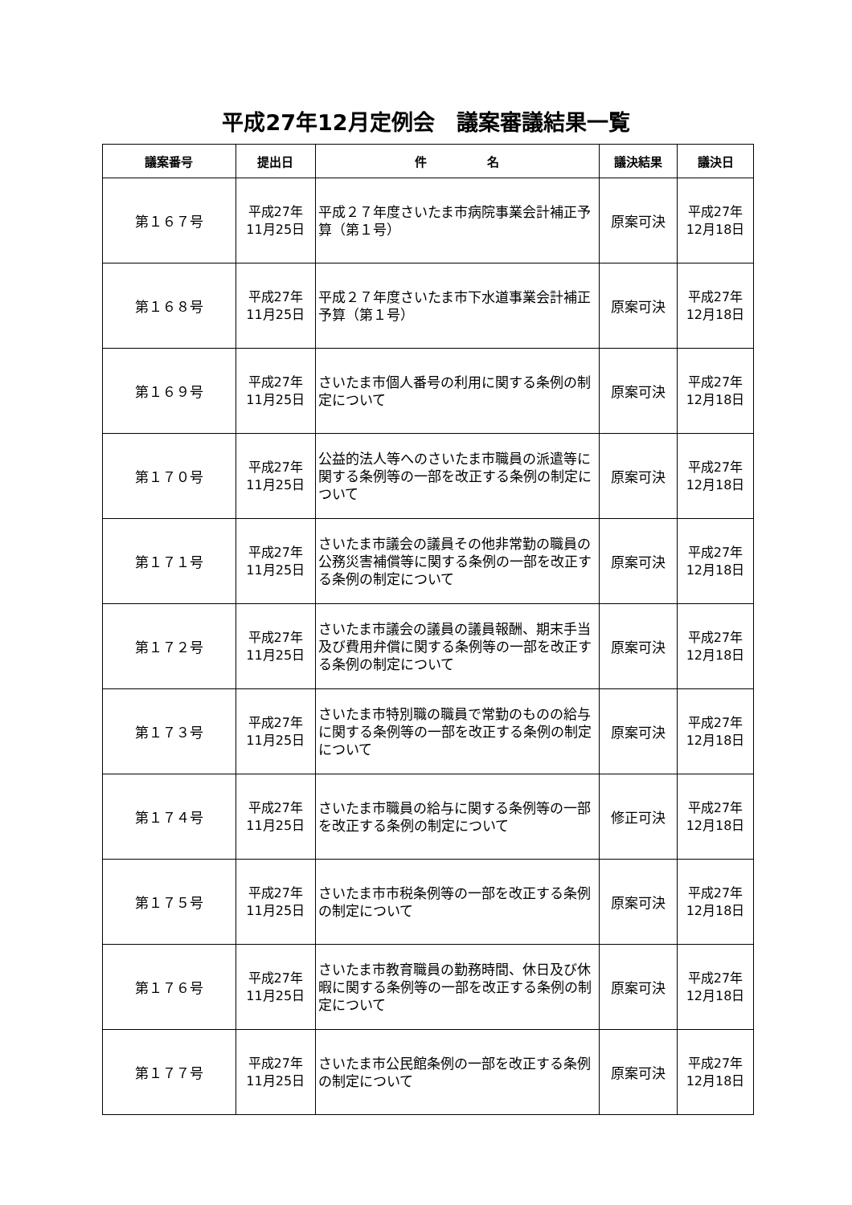平成27年12月定例会　議案審議結果一覧
| 議案番号 | 提出日 | 件 名 | 議決結果 | 議決日 |
| --- | --- | --- | --- | --- |
| 第１６７号 | 平成27年 11月25日 | 平成２７年度さいたま市病院事業会計補正予算（第１号） | 原案可決 | 平成27年 12月18日 |
| 第１６８号 | 平成27年 11月25日 | 平成２７年度さいたま市下水道事業会計補正予算（第１号） | 原案可決 | 平成27年 12月18日 |
| 第１６９号 | 平成27年 11月25日 | さいたま市個人番号の利用に関する条例の制定について | 原案可決 | 平成27年 12月18日 |
| 第１７０号 | 平成27年 11月25日 | 公益的法人等へのさいたま市職員の派遣等に関する条例等の一部を改正する条例の制定について | 原案可決 | 平成27年 12月18日 |
| 第１７１号 | 平成27年 11月25日 | さいたま市議会の議員その他非常勤の職員の公務災害補償等に関する条例の一部を改正する条例の制定について | 原案可決 | 平成27年 12月18日 |
| 第１７２号 | 平成27年 11月25日 | さいたま市議会の議員の議員報酬、期末手当及び費用弁償に関する条例等の一部を改正する条例の制定について | 原案可決 | 平成27年 12月18日 |
| 第１７３号 | 平成27年 11月25日 | さいたま市特別職の職員で常勤のものの給与に関する条例等の一部を改正する条例の制定について | 原案可決 | 平成27年 12月18日 |
| 第１７４号 | 平成27年 11月25日 | さいたま市職員の給与に関する条例等の一部を改正する条例の制定について | 修正可決 | 平成27年 12月18日 |
| 第１７５号 | 平成27年 11月25日 | さいたま市市税条例等の一部を改正する条例の制定について | 原案可決 | 平成27年 12月18日 |
| 第１７６号 | 平成27年 11月25日 | さいたま市教育職員の勤務時間、休日及び休暇に関する条例等の一部を改正する条例の制定について | 原案可決 | 平成27年 12月18日 |
| 第１７７号 | 平成27年 11月25日 | さいたま市公民館条例の一部を改正する条例の制定について | 原案可決 | 平成27年 12月18日 |